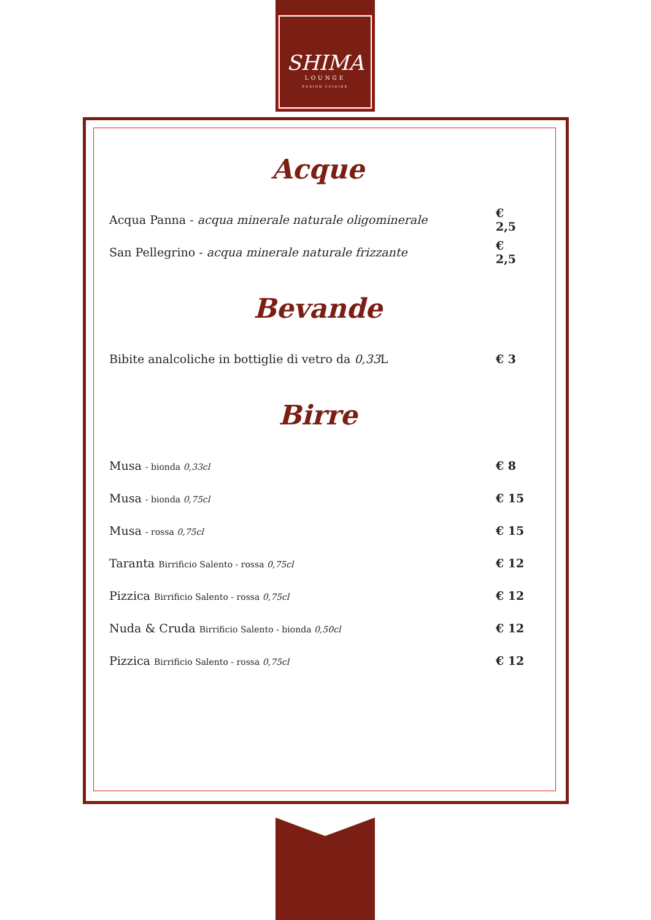SHIMA
LOUNGE
FUSION CUISINE
Acque
Acqua Panna - acqua minerale naturale oligominerale € 2,5
San Pellegrino - acqua minerale naturale frizzante € 2,5
Bevande
Bibite analcoliche in bottiglie di vetro da 0,33 L € 3
Birre
Musa - bionda 0,33cl € 8
Musa - bionda 0,75cl € 15
Musa - rossa 0,75cl € 15
Taranta Birrificio Salento - rossa 0,75cl € 12
Pizzica Birrificio Salento - rossa 0,75cl € 12
Nuda & Cruda Birrificio Salento - bionda 0,50cl € 12
Pizzica Birrificio Salento - rossa 0,75cl € 12